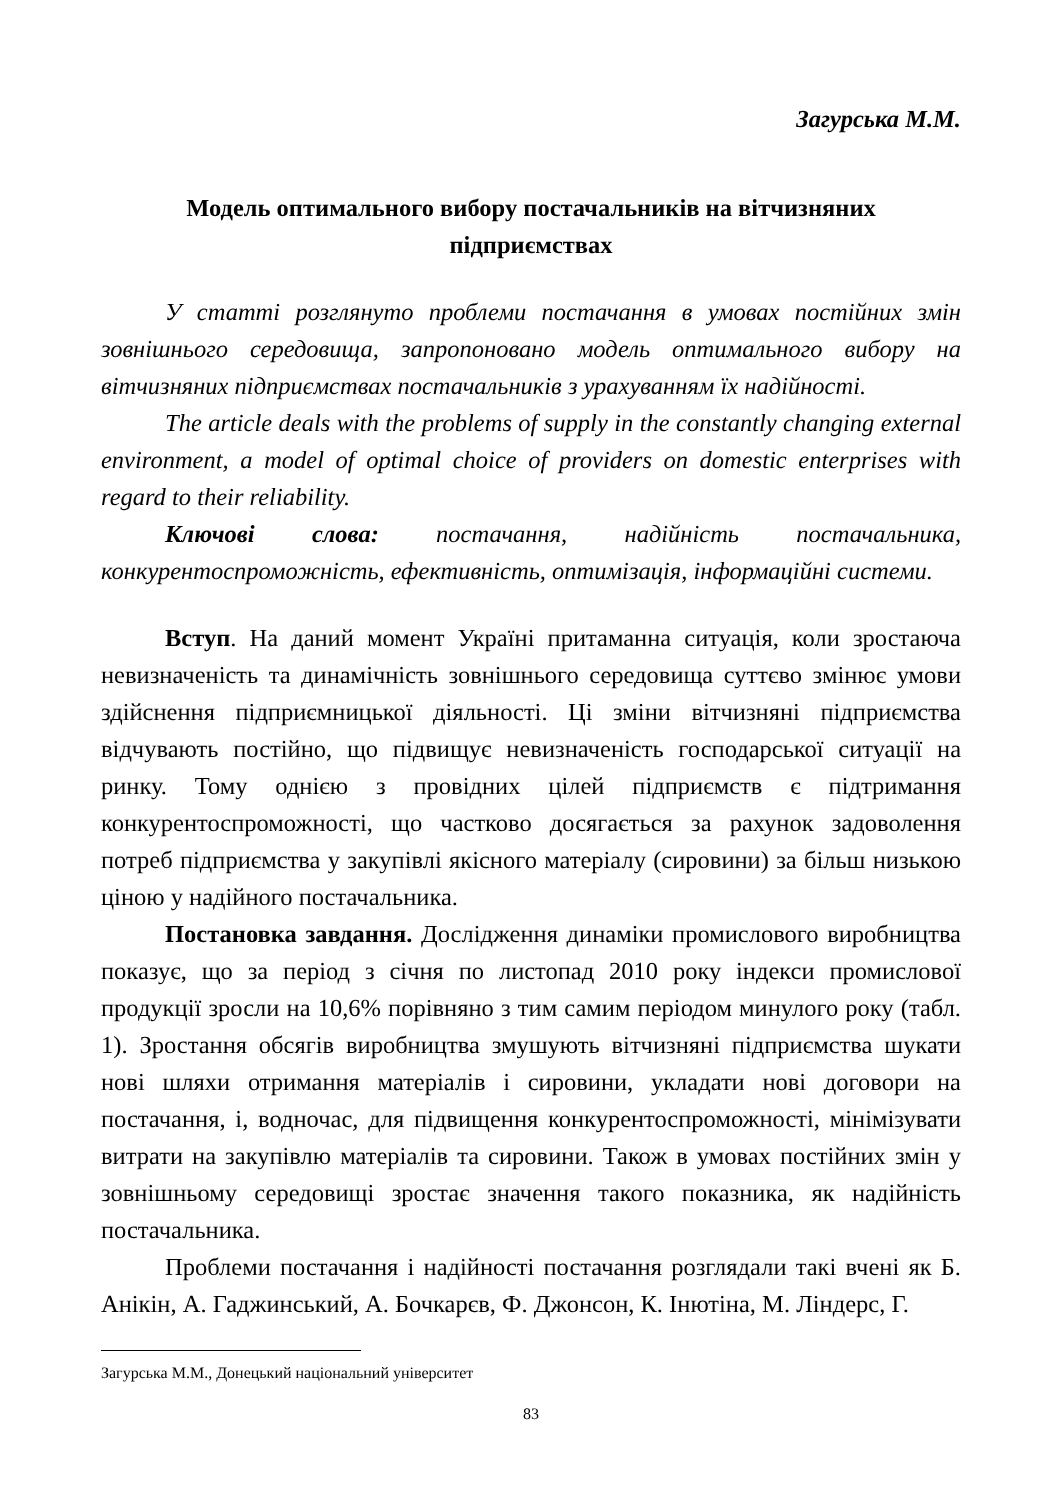Загурська М.М.
Модель оптимального вибору постачальників на вітчизняних підприємствах
У статті розглянуто проблеми постачання в умовах постійних змін зовнішнього середовища, запропоновано модель оптимального вибору на вітчизняних підприємствах постачальників з урахуванням їх надійності.
The article deals with the problems of supply in the constantly changing external environment, a model of optimal choice of providers on domestic enterprises with regard to their reliability.
Ключові слова: постачання, надійність постачальника, конкурентоспроможність, ефективність, оптимізація, інформаційні системи.
Вступ. На даний момент Україні притаманна ситуація, коли зростаюча невизначеність та динамічність зовнішнього середовища суттєво змінює умови здійснення підприємницької діяльності. Ці зміни вітчизняні підприємства відчувають постійно, що підвищує невизначеність господарської ситуації на ринку. Тому однією з провідних цілей підприємств є підтримання конкурентоспроможності, що частково досягається за рахунок задоволення потреб підприємства у закупівлі якісного матеріалу (сировини) за більш низькою ціною у надійного постачальника.
Постановка завдання. Дослідження динаміки промислового виробництва показує, що за період з січня по листопад 2010 року індекси промислової продукції зросли на 10,6% порівняно з тим самим періодом минулого року (табл. 1). Зростання обсягів виробництва змушують вітчизняні підприємства шукати нові шляхи отримання матеріалів і сировини, укладати нові договори на постачання, і, водночас, для підвищення конкурентоспроможності, мінімізувати витрати на закупівлю матеріалів та сировини. Також в умовах постійних змін у зовнішньому середовищі зростає значення такого показника, як надійність постачальника.
Проблеми постачання і надійності постачання розглядали такі вчені як Б. Анікін, А. Гаджинський, А. Бочкарєв, Ф. Джонсон, К. Інютіна, М. Ліндерс, Г.
Загурська М.М., Донецький національний університет
83